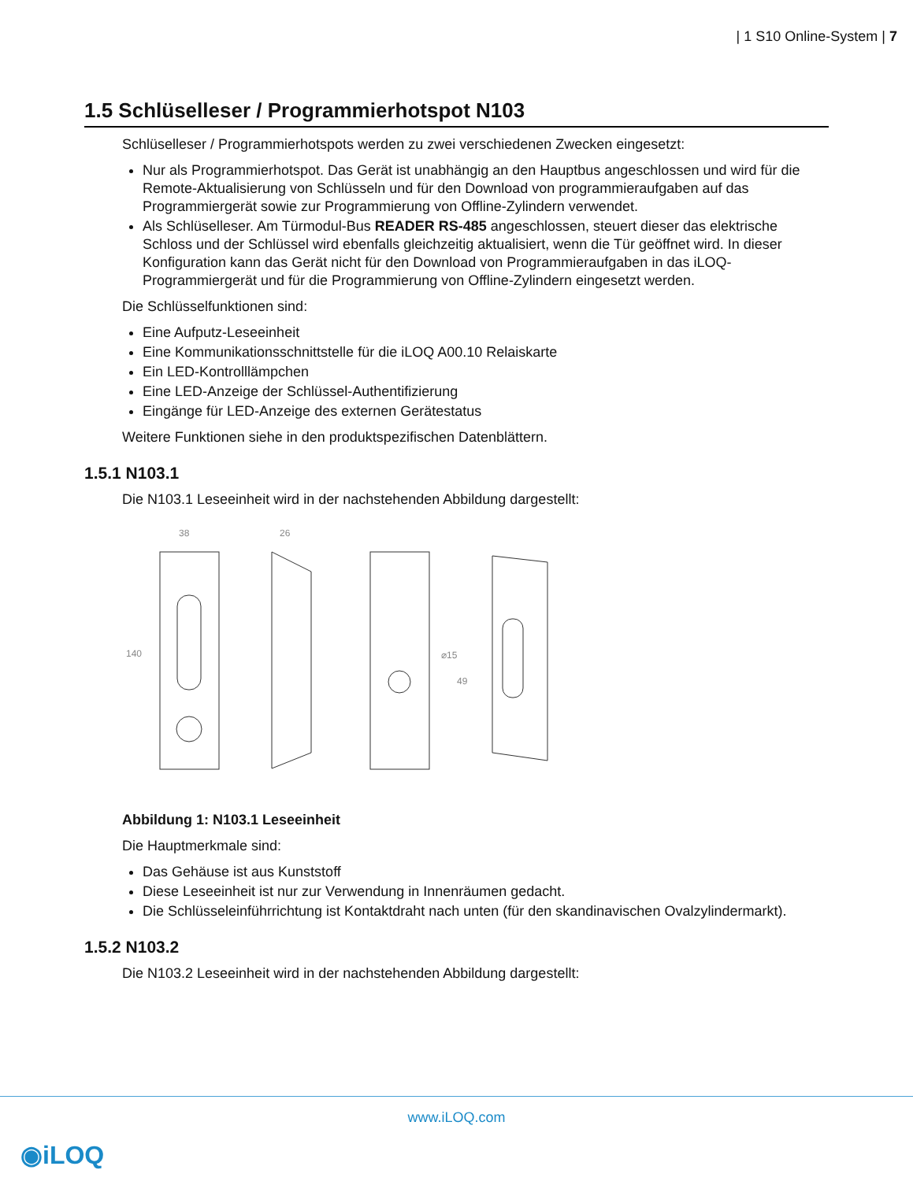| 1 S10 Online-System | 7
1.5 Schlüselleser / Programmierhotspot N103
Schlüselleser / Programmierhotspots werden zu zwei verschiedenen Zwecken eingesetzt:
Nur als Programmierhotspot. Das Gerät ist unabhängig an den Hauptbus angeschlossen und wird für die Remote-Aktualisierung von Schlüsseln und für den Download von programmieraufgaben auf das Programmiergerät sowie zur Programmierung von Offline-Zylindern verwendet.
Als Schlüselleser. Am Türmodul-Bus READER RS-485 angeschlossen, steuert dieser das elektrische Schloss und der Schlüssel wird ebenfalls gleichzeitig aktualisiert, wenn die Tür geöffnet wird. In dieser Konfiguration kann das Gerät nicht für den Download von Programmieraufgaben in das iLOQ-Programmiergerät und für die Programmierung von Offline-Zylindern eingesetzt werden.
Die Schlüsselfunktionen sind:
Eine Aufputz-Leseeinheit
Eine Kommunikationsschnittstelle für die iLOQ A00.10 Relaiskarte
Ein LED-Kontrolllämpchen
Eine LED-Anzeige der Schlüssel-Authentifizierung
Eingänge für LED-Anzeige des externen Gerätestatus
Weitere Funktionen siehe in den produktspezifischen Datenblättern.
1.5.1 N103.1
Die N103.1 Leseeinheit wird in der nachstehenden Abbildung dargestellt:
38
26
140
⌀15
49
Abbildung 1: N103.1 Leseeinheit
Die Hauptmerkmale sind:
Das Gehäuse ist aus Kunststoff
Diese Leseeinheit ist nur zur Verwendung in Innenräumen gedacht.
Die Schlüsseleinführrichtung ist Kontaktdraht nach unten (für den skandinavischen Ovalzylindermarkt).
1.5.2 N103.2
Die N103.2 Leseeinheit wird in der nachstehenden Abbildung dargestellt:
www.iLOQ.com
◉iLOQ